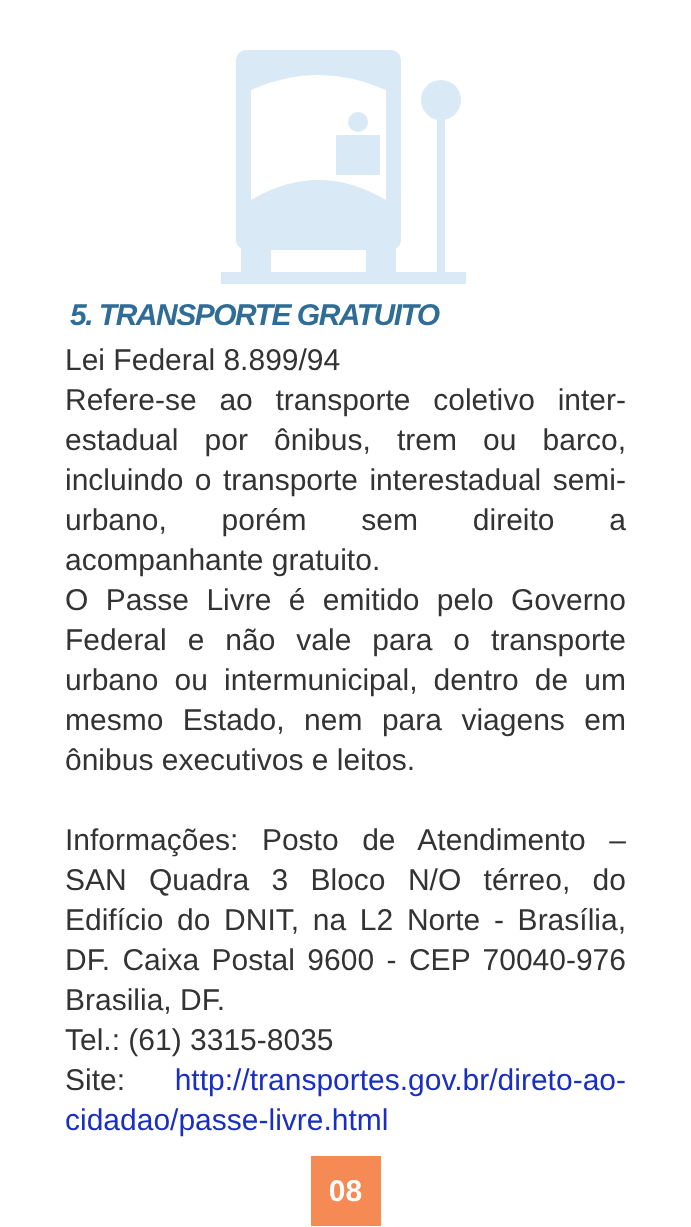5. TRANSPORTE GRATUITO
Lei Federal 8.899/94
Refere-se ao transporte coletivo inter-estadual por ônibus, trem ou barco, incluindo o transporte interestadual semi-urbano, porém sem direito a acompanhante gratuito.
O Passe Livre é emitido pelo Governo Federal e não vale para o transporte urbano ou intermunicipal, dentro de um mesmo Estado, nem para viagens em ônibus executivos e leitos.
Informações: Posto de Atendimento – SAN Quadra 3 Bloco N/O térreo, do Edifício do DNIT, na L2 Norte - Brasília, DF. Caixa Postal 9600 - CEP 70040-976 Brasilia, DF.
Tel.: (61) 3315-8035
Site: http://transportes.gov.br/direto-ao-cidadao/passe-livre.html
08